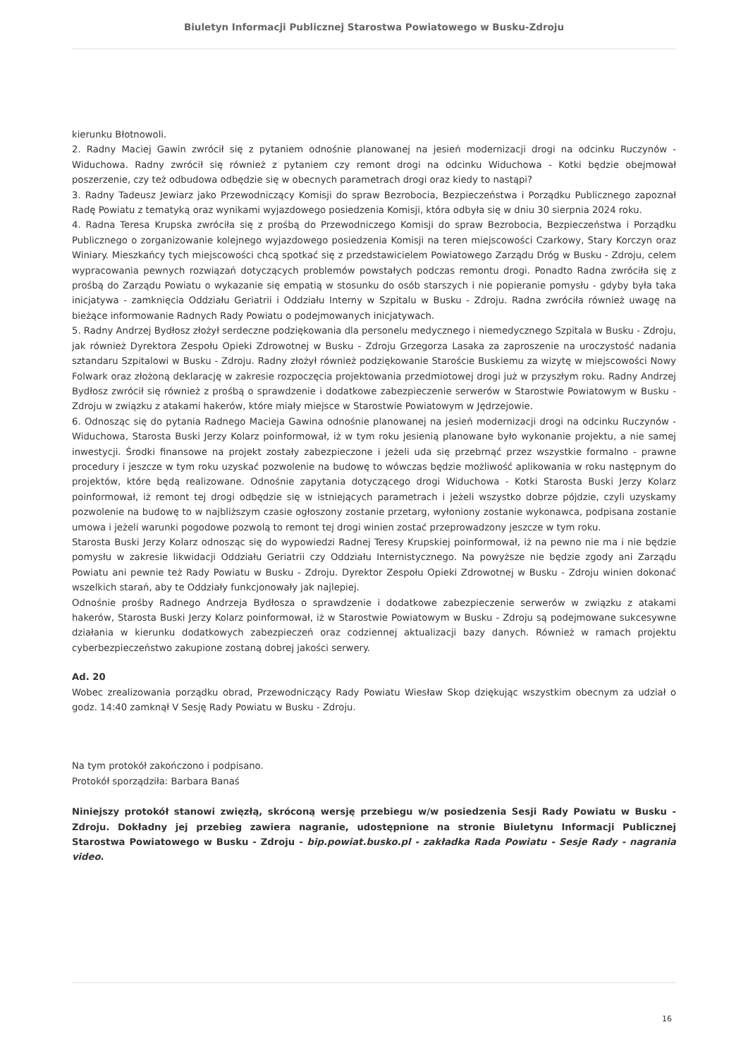Biuletyn Informacji Publicznej Starostwa Powiatowego w Busku-Zdroju
kierunku Błotnowoli.
2. Radny Maciej Gawin zwrócił się z pytaniem odnośnie planowanej na jesień modernizacji drogi na odcinku Ruczynów - Widuchowa. Radny zwrócił się również z pytaniem czy remont drogi na odcinku Widuchowa - Kotki będzie obejmował poszerzenie, czy też odbudowa odbędzie się w obecnych parametrach drogi oraz kiedy to nastąpi?
3. Radny Tadeusz Jewiarz jako Przewodniczący Komisji do spraw Bezrobocia, Bezpieczeństwa i Porządku Publicznego zapoznał Radę Powiatu z tematyką oraz wynikami wyjazdowego posiedzenia Komisji, która odbyła się w dniu 30 sierpnia 2024 roku.
4. Radna Teresa Krupska zwróciła się z prośbą do Przewodniczego Komisji do spraw Bezrobocia, Bezpieczeństwa i Porządku Publicznego o zorganizowanie kolejnego wyjazdowego posiedzenia Komisji na teren miejscowości Czarkowy, Stary Korczyn oraz Winiary. Mieszkańcy tych miejscowości chcą spotkać się z przedstawicielem Powiatowego Zarządu Dróg w Busku - Zdroju, celem wypracowania pewnych rozwiązań dotyczących problemów powstałych podczas remontu drogi. Ponadto Radna zwróciła się z prośbą do Zarządu Powiatu o wykazanie się empatią w stosunku do osób starszych i nie popieranie pomysłu - gdyby była taka inicjatywa - zamknięcia Oddziału Geriatrii i Oddziału Interny w Szpitalu w Busku - Zdroju. Radna zwróciła również uwagę na bieżące informowanie Radnych Rady Powiatu o podejmowanych inicjatywach.
5. Radny Andrzej Bydłosz złożył serdeczne podziękowania dla personelu medycznego i niemedycznego Szpitala w Busku - Zdroju, jak również Dyrektora Zespołu Opieki Zdrowotnej w Busku - Zdroju Grzegorza Lasaka za zaproszenie na uroczystość nadania sztandaru Szpitalowi w Busku - Zdroju. Radny złożył również podziękowanie Staroście Buskiemu za wizytę w miejscowości Nowy Folwark oraz złożoną deklarację w zakresie rozpoczęcia projektowania przedmiotowej drogi już w przyszłym roku. Radny Andrzej Bydłosz zwrócił się również z prośbą o sprawdzenie i dodatkowe zabezpieczenie serwerów w Starostwie Powiatowym w Busku - Zdroju w związku z atakami hakerów, które miały miejsce w Starostwie Powiatowym w Jędrzejowie.
6. Odnosząc się do pytania Radnego Macieja Gawina odnośnie planowanej na jesień modernizacji drogi na odcinku Ruczynów - Widuchowa, Starosta Buski Jerzy Kolarz poinformował, iż w tym roku jesienią planowane było wykonanie projektu, a nie samej inwestycji. Środki finansowe na projekt zostały zabezpieczone i jeżeli uda się przebrnąć przez wszystkie formalno - prawne procedury i jeszcze w tym roku uzyskać pozwolenie na budowę to wówczas będzie możliwość aplikowania w roku następnym do projektów, które będą realizowane. Odnośnie zapytania dotyczącego drogi Widuchowa - Kotki Starosta Buski Jerzy Kolarz poinformował, iż remont tej drogi odbędzie się w istniejących parametrach i jeżeli wszystko dobrze pójdzie, czyli uzyskamy pozwolenie na budowę to w najbliższym czasie ogłoszony zostanie przetarg, wyłoniony zostanie wykonawca, podpisana zostanie umowa i jeżeli warunki pogodowe pozwolą to remont tej drogi winien zostać przeprowadzony jeszcze w tym roku.
Starosta Buski Jerzy Kolarz odnosząc się do wypowiedzi Radnej Teresy Krupskiej poinformował, iż na pewno nie ma i nie będzie pomysłu w zakresie likwidacji Oddziału Geriatrii czy Oddziału Internistycznego. Na powyższe nie będzie zgody ani Zarządu Powiatu ani pewnie też Rady Powiatu w Busku - Zdroju. Dyrektor Zespołu Opieki Zdrowotnej w Busku - Zdroju winien dokonać wszelkich starań, aby te Oddziały funkcjonowały jak najlepiej.
Odnośnie prośby Radnego Andrzeja Bydłosza o sprawdzenie i dodatkowe zabezpieczenie serwerów w związku z atakami hakerów, Starosta Buski Jerzy Kolarz poinformował, iż w Starostwie Powiatowym w Busku - Zdroju są podejmowane sukcesywne działania w kierunku dodatkowych zabezpieczeń oraz codziennej aktualizacji bazy danych. Również w ramach projektu cyberbezpieczeństwo zakupione zostaną dobrej jakości serwery.
Ad. 20
Wobec zrealizowania porządku obrad, Przewodniczący Rady Powiatu Wiesław Skop dziękując wszystkim obecnym za udział o godz. 14:40 zamknął V Sesję Rady Powiatu w Busku - Zdroju.
Na tym protokół zakończono i podpisano.
Protokół sporządziła: Barbara Banaś
Niniejszy protokół stanowi zwięzłą, skróconą wersję przebiegu w/w posiedzenia Sesji Rady Powiatu w Busku - Zdroju. Dokładny jej przebieg zawiera nagranie, udostępnione na stronie Biuletynu Informacji Publicznej Starostwa Powiatowego w Busku - Zdroju - bip.powiat.busko.pl - zakładka Rada Powiatu - Sesje Rady - nagrania video.
16